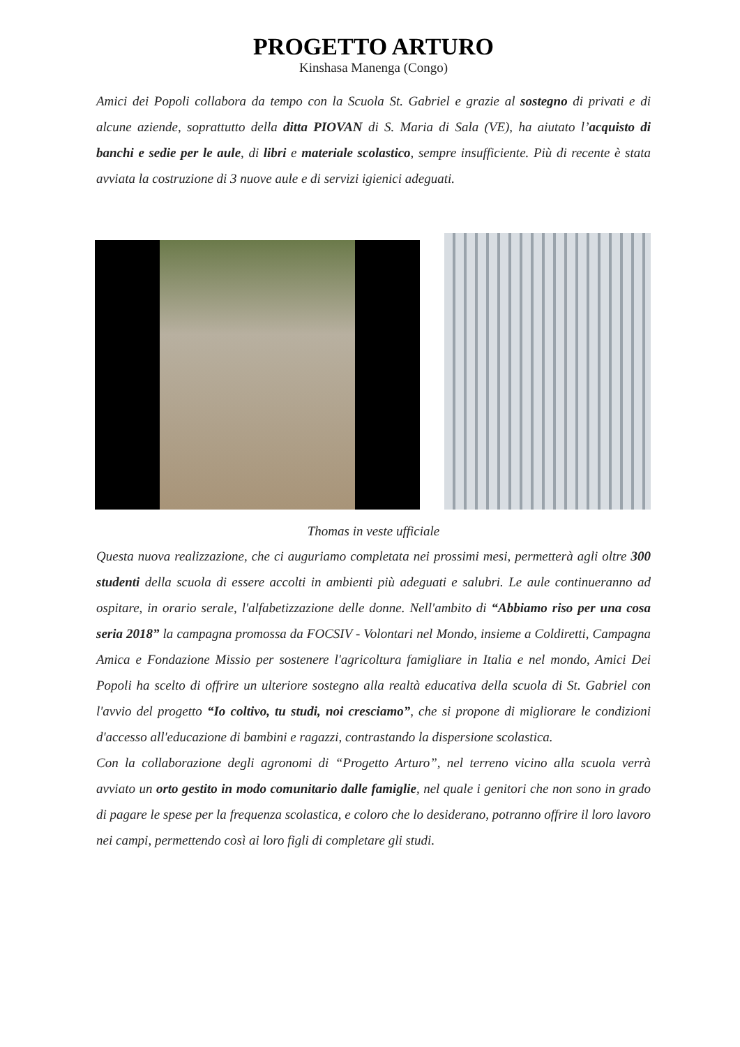PROGETTO ARTURO
Kinshasa Manenga (Congo)
Amici dei Popoli collabora da tempo con la Scuola St. Gabriel e grazie al sostegno di privati e di alcune aziende, soprattutto della ditta PIOVAN di S. Maria di Sala (VE), ha aiutato l’acquisto di banchi e sedie per le aule, di libri e materiale scolastico, sempre insufficiente. Più di recente è stata avviata la costruzione di 3 nuove aule e di servizi igienici adeguati.
Thomas in veste ufficiale
Questa nuova realizzazione, che ci auguriamo completata nei prossimi mesi, permetterà agli oltre 300 studenti della scuola di essere accolti in ambienti più adeguati e salubri. Le aule continueranno ad ospitare, in orario serale, l'alfabetizzazione delle donne. Nell'ambito di “Abbiamo riso per una cosa seria 2018” la campagna promossa da FOCSIV - Volontari nel Mondo, insieme a Coldiretti, Campagna Amica e Fondazione Missio per sostenere l'agricoltura famigliare in Italia e nel mondo, Amici Dei Popoli ha scelto di offrire un ulteriore sostegno alla realtà educativa della scuola di St. Gabriel con l'avvio del progetto “Io coltivo, tu studi, noi cresciamo”, che si propone di migliorare le condizioni d'accesso all'educazione di bambini e ragazzi, contrastando la dispersione scolastica.
Con la collaborazione degli agronomi di “Progetto Arturo”, nel terreno vicino alla scuola verrà avviato un orto gestito in modo comunitario dalle famiglie, nel quale i genitori che non sono in grado di pagare le spese per la frequenza scolastica, e coloro che lo desiderano, potranno offrire il loro lavoro nei campi, permettendo così ai loro figli di completare gli studi.